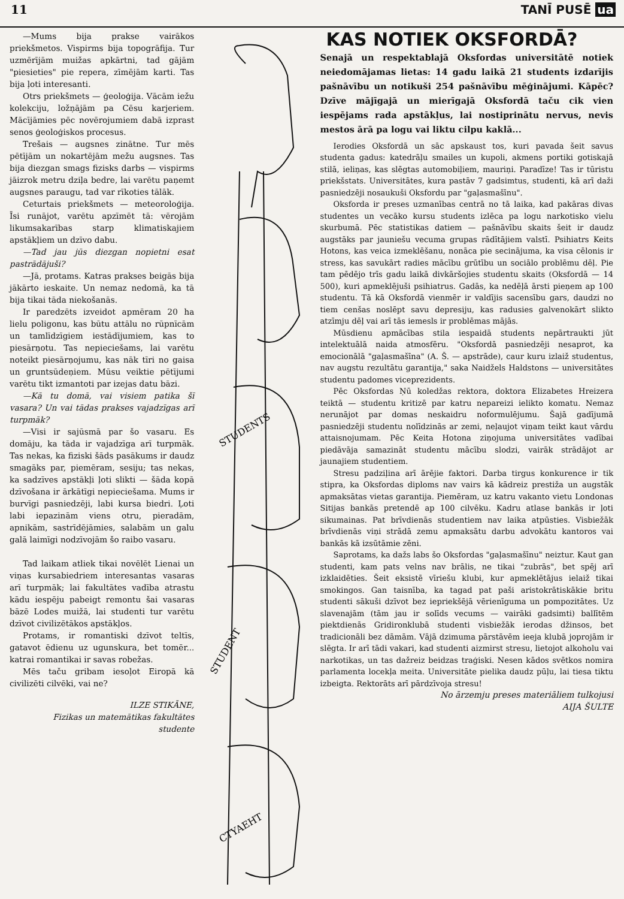11 TANĪ PUSĒ ua
—Mums bija prakse vairākos priekšmetos. Vispirms bija topogrāfija. Tur uzmērījām muižas apkārtni, tad gājām "piesieties" pie repera, zīmējām karti. Tas bija ļoti interesanti.
Otrs priekšmets — ģeoloģija. Vācām iežu kolekciju, ložņājām pa Cēsu karjeriem. Mācījāmies pēc novērojumiem dabā izprast senos ģeoloģiskos procesus.
Trešais — augsnes zinātne. Tur mēs pētījām un nokartējām mežu augsnes. Tas bija diezgan smags fizisks darbs — vispirms jāizrok metru dziļa bedre, lai varētu paņemt augsnes paraugu, tad var rīkoties tālāk.
Ceturtais priekšmets — meteoroloģija. Īsi runājot, varētu apzīmēt tā: vērojām likumsakarības starp klimatiskajiem apstākļiem un dzīvo dabu.
—Tad jau jūs diezgan nopietni esat pastrādājuši?
—Jā, protams. Katras prakses beigās bija jākārto ieskaite. Un nemaz nedomā, ka tā bija tikai tāda niekošanās.
Ir paredzēts izveidot apmēram 20 ha lielu poligonu, kas būtu attālu no rūpnīcām un tamlīdzīgiem iestādījumiem, kas to piesārņotu. Tas nepieciešams, lai varētu noteikt piesārņojumu, kas nāk tīri no gaisa un gruntsūdeņiem. Mūsu veiktie pētījumi varētu tikt izmantoti par izejas datu bāzi.
—Kā tu domā, vai visiem patika šī vasara? Un vai tādas prakses vajadzīgas arī turpmāk?
—Visi ir sajūsmā par šo vasaru. Es domāju, ka tāda ir vajadzīga arī turpmāk. Tas nekas, ka fiziski šāds pasākums ir daudz smagāks par, piemēram, sesiju; tas nekas, ka sadzīves apstākļi ļoti slikti — šāda kopā dzīvošana ir ārkātīgi nepieciešama. Mums ir burvīgi pasniedzēji, labi kursa biedri. Ļoti labi iepazinām viens otru, pieradām, apnikām, sastrīdējāmies, salabām un galu galā laimīgi nodzīvojām šo raibo vasaru.
Tad laikam atliek tikai novēlēt Lienai un viņas kursabiedriem interesantas vasaras arī turpmāk; lai fakultātes vadība atrastu kādu iespēju pabeigt remontu šai vasaras bāzē Lodes muižā, lai studenti tur varētu dzīvot civilizētākos apstākļos.
Protams, ir romantiski dzīvot teltīs, gatavot ēdienu uz ugunskura, bet tomēr... katrai romantikai ir savas robežas.
Mēs taču gribam iesoļot Eiropā kā civilizēti cilvēki, vai ne?
ILZE STIKĀNE,
Fizikas un matemātikas fakultātes
studente
STUDENTS
STUDENT
CTYAEHT
KAS NOTIEK OKSFORDĀ?
Senajā un respektablajā Oksfordas universitātē notiek neiedomājamas lietas: 14 gadu laikā 21 students izdarījis pašnāvību un notikuši 254 pašnāvību mēģinājumi. Kāpēc? Dzīve mājīgajā un mierīgajā Oksfordā taču cik vien iespējams rada apstākļus, lai nostiprinātu nervus, nevis mestos ārā pa logu vai liktu cilpu kaklā...
Ierodies Oksfordā un sāc apskaust tos, kuri pavada šeit savus studenta gadus: katedrāļu smailes un kupoli, akmens portiki gotiskajā stilā, ieliņas, kas slēgtas automobiļiem, mauriņi. Paradīze! Tas ir tūristu priekšstats. Universitātes, kura pastāv 7 gadsimtus, studenti, kā arī daži pasniedzēji nosaukuši Oksfordu par "gaļasmašīnu".
Oksforda ir preses uzmanības centrā no tā laika, kad pakāras divas studentes un vecāko kursu students izlēca pa logu narkotisko vielu skurbumā. Pēc statistikas datiem — pašnāvību skaits šeit ir daudz augstāks par jauniešu vecuma grupas rādītājiem valstī. Psihiatrs Keits Hotons, kas veica izmeklēšanu, nonāca pie secinājuma, ka visa cēlonis ir stress, kas savukārt radies mācību grūtību un sociālo problēmu dēļ. Pie tam pēdējo trīs gadu laikā divkāršojies studentu skaits (Oksfordā — 14 500), kuri apmeklējuši psihiatrus. Gadās, ka nedēļā ārsti pieņem ap 100 studentu. Tā kā Oksfordā vienmēr ir valdījis sacensību gars, daudzi no tiem cenšas noslēpt savu depresiju, kas radusies galvenokārt slikto atzīmju dēļ vai arī tās iemesls ir problēmas mājās.
Mūsdienu apmācības stila iespaidā students nepārtraukti jūt intelektuālā naida atmosfēru. "Oksfordā pasniedzēji nesaprot, ka emocionālā "gaļasmašīna" (A. Š. — apstrāde), caur kuru izlaiž studentus, nav augstu rezultātu garantija," saka Naidžels Haldstons — universitātes studentu padomes viceprezidents.
Pēc Oksfordas Ņū koledžas rektora, doktora Elizabetes Hreizera teiktā — studentu kritizē par katru nepareizi ielikto komatu. Nemaz nerunājot par domas neskaidru noformulējumu. Šajā gadījumā pasniedzēji studentu nolīdzinās ar zemi, neļaujot viņam teikt kaut vārdu attaisnojumam. Pēc Keita Hotona ziņojuma universitātes vadībai piedāvāja samazināt studentu mācību slodzi, vairāk strādājot ar jaunajiem studentiem.
Stresu padziļina arī ārējie faktori. Darba tirgus konkurence ir tik stipra, ka Oksfordas diploms nav vairs kā kādreiz prestiža un augstāk apmaksātas vietas garantija. Piemēram, uz katru vakanto vietu Londonas Sitijas bankās pretendē ap 100 cilvēku. Kadru atlase bankās ir ļoti sikumainas. Pat brīvdienās studentiem nav laika atpūsties. Visbiežāk brīvdienās viņi strādā zemu apmaksātu darbu advokātu kantoros vai bankās kā izsūtāmie zēni.
Saprotams, ka dažs labs šo Oksfordas "gaļasmašīnu" neiztur. Kaut gan studenti, kam pats velns nav brālis, ne tikai "zubrās", bet spēj arī izklaidēties. Šeit eksistē vīriešu klubi, kur apmeklētājus ielaiž tikai smokingos. Gan taisnība, ka tagad pat paši aristokrātiskākie britu studenti sākuši dzīvot bez iepriekšējā vērienīguma un pompozitātes. Uz slavenajām (tām jau ir solīds vecums — vairāki gadsimti) ballītēm piektdienās Gridironklubā studenti visbiežāk ierodas džinsos, bet tradicionāli bez dāmām. Vājā dzimuma pārstāvēm ieeja klubā joprojām ir slēgta. Ir arī tādi vakari, kad studenti aizmirst stresu, lietojot alkoholu vai narkotikas, un tas dažreiz beidzas traģiski. Nesen kādos svētkos nomira parlamenta locekļa meita. Universitāte pielika daudz pūļu, lai tiesa tiktu izbeigta. Rektorāts arī pārdzīvoja stresu!
No ārzemju preses materiāliem tulkojusi
AIJA ŠULTE